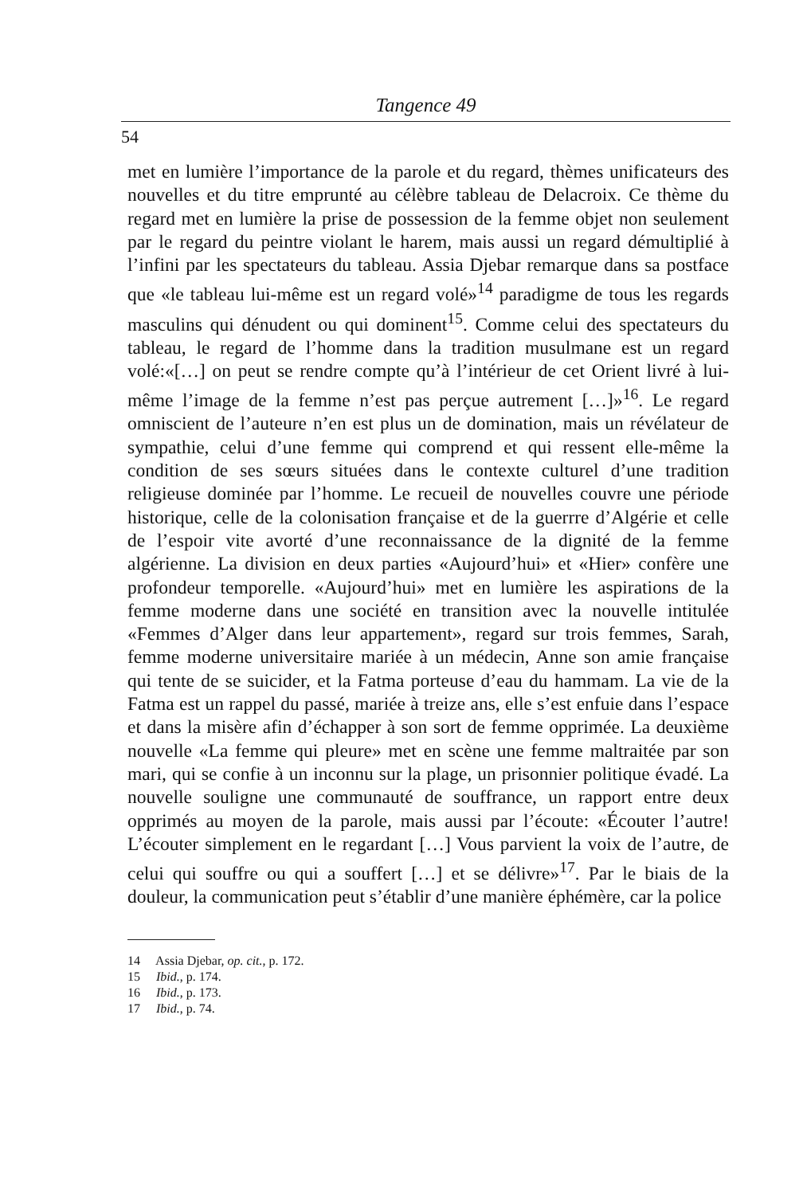Tangence 49
54
met en lumière l’importance de la parole et du regard, thèmes unificateurs des nouvelles et du titre emprunté au célèbre tableau de Delacroix. Ce thème du regard met en lumière la prise de possession de la femme objet non seulement par le regard du peintre violant le harem, mais aussi un regard démultiplié à l’infini par les spectateurs du tableau. Assia Djebar remarque dans sa postface que «le tableau lui-même est un regard volé»<sup>14</sup> paradigme de tous les regards masculins qui dénudent ou qui dominent<sup>15</sup>. Comme celui des spectateurs du tableau, le regard de l’homme dans la tradition musulmane est un regard volé:«[…] on peut se rendre compte qu’à l’intérieur de cet Orient livré à lui-même l’image de la femme n’est pas perçue autrement […]»<sup>16</sup>. Le regard omniscient de l’auteure n’en est plus un de domination, mais un révélateur de sympathie, celui d’une femme qui comprend et qui ressent elle-même la condition de ses sœurs situées dans le contexte culturel d’une tradition religieuse dominée par l’homme. Le recueil de nouvelles couvre une période historique, celle de la colonisation française et de la guerrre d’Algérie et celle de l’espoir vite avorté d’une reconnaissance de la dignité de la femme algérienne. La division en deux parties «Aujourd’hui» et «Hier» confère une profondeur temporelle. «Aujourd’hui» met en lumière les aspirations de la femme moderne dans une société en transition avec la nouvelle intitulée «Femmes d’Alger dans leur appartement», regard sur trois femmes, Sarah, femme moderne universitaire mariée à un médecin, Anne son amie française qui tente de se suicider, et la Fatma porteuse d’eau du hammam. La vie de la Fatma est un rappel du passé, mariée à treize ans, elle s’est enfuie dans l’espace et dans la misère afin d’échapper à son sort de femme opprimée. La deuxième nouvelle «La femme qui pleure» met en scène une femme maltraitée par son mari, qui se confie à un inconnu sur la plage, un prisonnier politique évadé. La nouvelle souligne une communauté de souffrance, un rapport entre deux opprimés au moyen de la parole, mais aussi par l’écoute: «Écouter l’autre! L’écouter simplement en le regardant […] Vous parvient la voix de l’autre, de celui qui souffre ou qui a souffert […] et se délivre»<sup>17</sup>. Par le biais de la douleur, la communication peut s’établir d’une manière éphémère, car la police
14 Assia Djebar, op. cit., p. 172.
15 Ibid., p. 174.
16 Ibid., p. 173.
17 Ibid., p. 74.